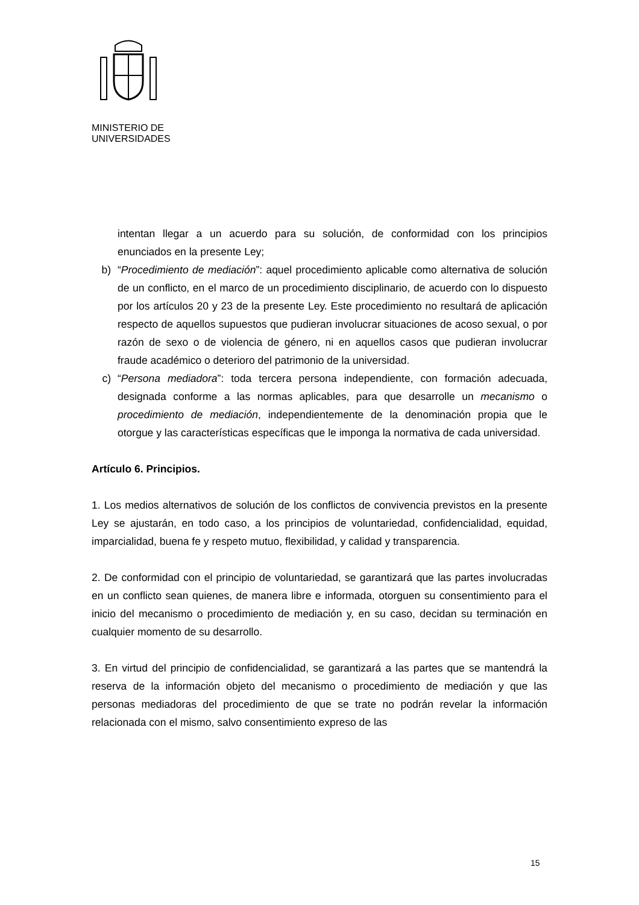MINISTERIO DE
UNIVERSIDADES
intentan llegar a un acuerdo para su solución, de conformidad con los principios enunciados en la presente Ley;
b) “Procedimiento de mediación”: aquel procedimiento aplicable como alternativa de solución de un conflicto, en el marco de un procedimiento disciplinario, de acuerdo con lo dispuesto por los artículos 20 y 23 de la presente Ley. Este procedimiento no resultará de aplicación respecto de aquellos supuestos que pudieran involucrar situaciones de acoso sexual, o por razón de sexo o de violencia de género, ni en aquellos casos que pudieran involucrar fraude académico o deterioro del patrimonio de la universidad.
c) “Persona mediadora”: toda tercera persona independiente, con formación adecuada, designada conforme a las normas aplicables, para que desarrolle un mecanismo o procedimiento de mediación, independientemente de la denominación propia que le otorgue y las características específicas que le imponga la normativa de cada universidad.
Artículo 6. Principios.
1. Los medios alternativos de solución de los conflictos de convivencia previstos en la presente Ley se ajustarán, en todo caso, a los principios de voluntariedad, confidencialidad, equidad, imparcialidad, buena fe y respeto mutuo, flexibilidad, y calidad y transparencia.
2. De conformidad con el principio de voluntariedad, se garantizará que las partes involucradas en un conflicto sean quienes, de manera libre e informada, otorguen su consentimiento para el inicio del mecanismo o procedimiento de mediación y, en su caso, decidan su terminación en cualquier momento de su desarrollo.
3. En virtud del principio de confidencialidad, se garantizará a las partes que se mantendrá la reserva de la información objeto del mecanismo o procedimiento de mediación y que las personas mediadoras del procedimiento de que se trate no podrán revelar la información relacionada con el mismo, salvo consentimiento expreso de las
15